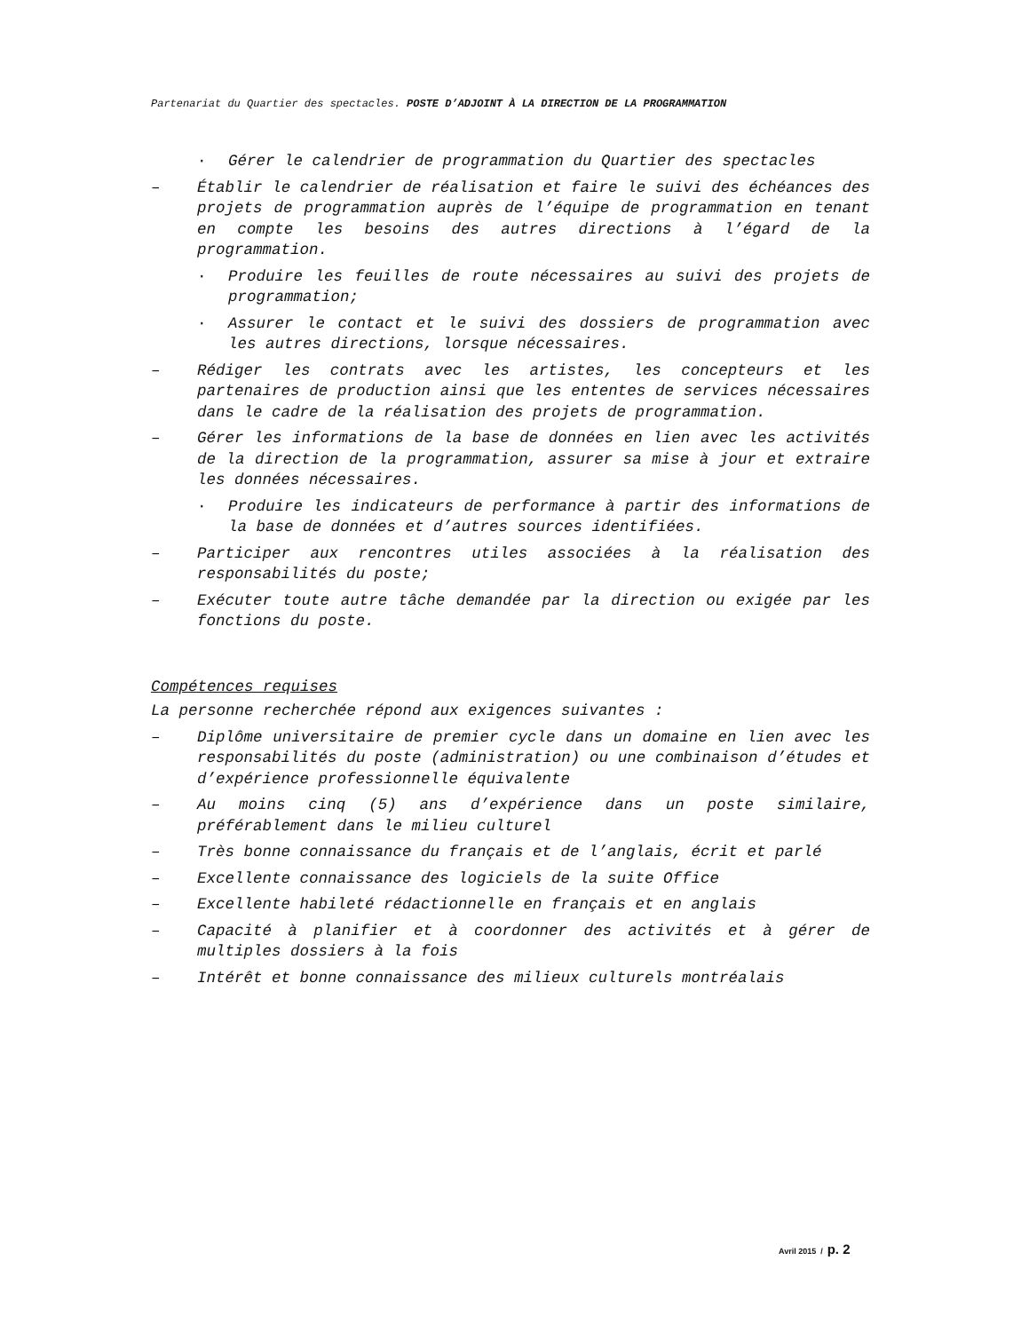Partenariat du Quartier des spectacles. POSTE D’ADJOINT À LA DIRECTION DE LA PROGRAMMATION
· Gérer le calendrier de programmation du Quartier des spectacles
– Établir le calendrier de réalisation et faire le suivi des échéances des projets de programmation auprès de l’équipe de programmation en tenant en compte les besoins des autres directions à l’égard de la programmation.
· Produire les feuilles de route nécessaires au suivi des projets de programmation;
· Assurer le contact et le suivi des dossiers de programmation avec les autres directions, lorsque nécessaires.
– Rédiger les contrats avec les artistes, les concepteurs et les partenaires de production ainsi que les ententes de services nécessaires dans le cadre de la réalisation des projets de programmation.
– Gérer les informations de la base de données en lien avec les activités de la direction de la programmation, assurer sa mise à jour et extraire les données nécessaires.
· Produire les indicateurs de performance à partir des informations de la base de données et d’autres sources identifiées.
– Participer aux rencontres utiles associées à la réalisation des responsabilités du poste;
– Exécuter toute autre tâche demandée par la direction ou exigée par les fonctions du poste.
Compétences requises
La personne recherchée répond aux exigences suivantes :
– Diplôme universitaire de premier cycle dans un domaine en lien avec les responsabilités du poste (administration) ou une combinaison d’études et d’expérience professionnelle équivalente
– Au moins cinq (5) ans d’expérience dans un poste similaire, préférablement dans le milieu culturel
– Très bonne connaissance du français et de l’anglais, écrit et parlé
– Excellente connaissance des logiciels de la suite Office
– Excellente habileté rédactionnelle en français et en anglais
– Capacité à planifier et à coordonner des activités et à gérer de multiples dossiers à la fois
– Intérêt et bonne connaissance des milieux culturels montréalais
Avril 2015 / p. 2